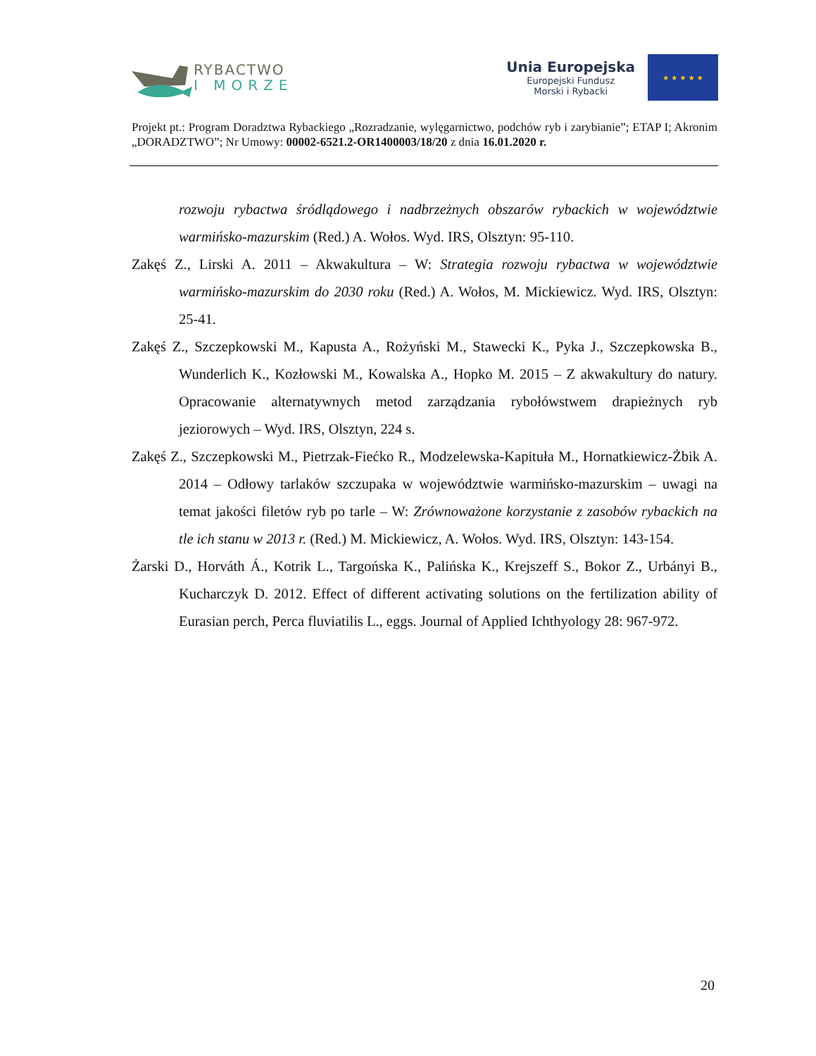RYBACTWO
I MORZE
Unia Europejska
Europejski Fundusz
Morski i Rybacki
★ ★ ★ ★ ★
Projekt pt.: Program Doradztwa Rybackiego „Rozradzanie, wylęgarnictwo, podchów ryb i zarybianie”; ETAP I; Akronim „DORADZTWO”; Nr Umowy: 00002-6521.2-OR1400003/18/20 z dnia 16.01.2020 r.
rozwoju rybactwa śródlądowego i nadbrzeżnych obszarów rybackich w województwie warmińsko-mazurskim (Red.) A. Wołos. Wyd. IRS, Olsztyn: 95-110.
Zakęś Z., Lirski A. 2011 – Akwakultura – W: Strategia rozwoju rybactwa w województwie warmińsko-mazurskim do 2030 roku (Red.) A. Wołos, M. Mickiewicz. Wyd. IRS, Olsztyn: 25-41.
Zakęś Z., Szczepkowski M., Kapusta A., Rożyński M., Stawecki K., Pyka J., Szczepkowska B., Wunderlich K., Kozłowski M., Kowalska A., Hopko M. 2015 – Z akwakultury do natury. Opracowanie alternatywnych metod zarządzania rybołówstwem drapieżnych ryb jeziorowych – Wyd. IRS, Olsztyn, 224 s.
Zakęś Z., Szczepkowski M., Pietrzak-Fiećko R., Modzelewska-Kapituła M., Hornatkiewicz-Żbik A. 2014 – Odłowy tarlaków szczupaka w województwie warmińsko-mazurskim – uwagi na temat jakości filetów ryb po tarle – W: Zrównoważone korzystanie z zasobów rybackich na tle ich stanu w 2013 r. (Red.) M. Mickiewicz, A. Wołos. Wyd. IRS, Olsztyn: 143-154.
Żarski D., Horváth Á., Kotrik L., Targońska K., Palińska K., Krejszeff S., Bokor Z., Urbányi B., Kucharczyk D. 2012. Effect of different activating solutions on the fertilization ability of Eurasian perch, Perca fluviatilis L., eggs. Journal of Applied Ichthyology 28: 967-972.
20